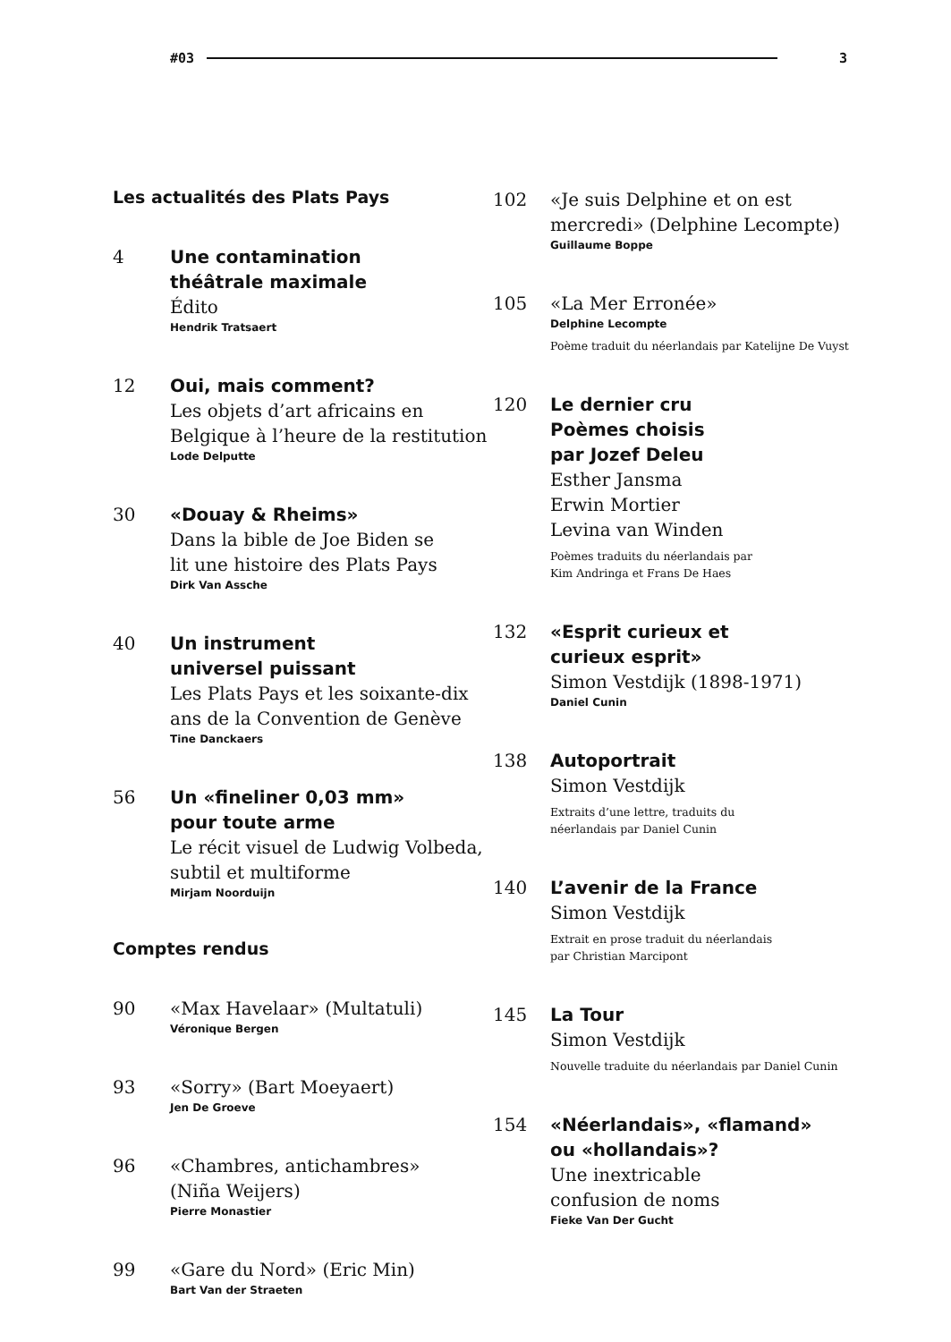#03 3
Les actualités des Plats Pays
4 Une contamination
théâtrale maximale
Édito
Hendrik Tratsaert
12 Oui, mais comment?
Les objets d’art africains en
Belgique à l’heure de la restitution
Lode Delputte
30 «Douay & Rheims»
Dans la bible de Joe Biden se
lit une histoire des Plats Pays
Dirk Van Assche
40 Un instrument
universel puissant
Les Plats Pays et les soixante-dix
ans de la Convention de Genève
Tine Danckaers
56 Un «fineliner 0,03 mm»
pour toute arme
Le récit visuel de Ludwig Volbeda,
subtil et multiforme
Mirjam Noorduijn
Comptes rendus
90 «Max Havelaar» (Multatuli)
Véronique Bergen
93 «Sorry» (Bart Moeyaert)
Jen De Groeve
96 «Chambres, antichambres»
(Niña Weijers)
Pierre Monastier
99 «Gare du Nord» (Eric Min)
Bart Van der Straeten
102 «Je suis Delphine et on est
mercredi» (Delphine Lecompte)
Guillaume Boppe
105 «La Mer Erronée»
Delphine Lecompte
Poème traduit du néerlandais par Katelijne De Vuyst
120 Le dernier cru
Poèmes choisis
par Jozef Deleu
Esther Jansma
Erwin Mortier
Levina van Winden
Poèmes traduits du néerlandais par
Kim Andringa et Frans De Haes
132 «Esprit curieux et
curieux esprit»
Simon Vestdijk (1898-1971)
Daniel Cunin
138 Autoportrait
Simon Vestdijk
Extraits d’une lettre, traduits du
néerlandais par Daniel Cunin
140 L’avenir de la France
Simon Vestdijk
Extrait en prose traduit du néerlandais
par Christian Marcipont
145 La Tour
Simon Vestdijk
Nouvelle traduite du néerlandais par Daniel Cunin
154 «Néerlandais», «flamand»
ou «hollandais»?
Une inextricable
confusion de noms
Fieke Van Der Gucht